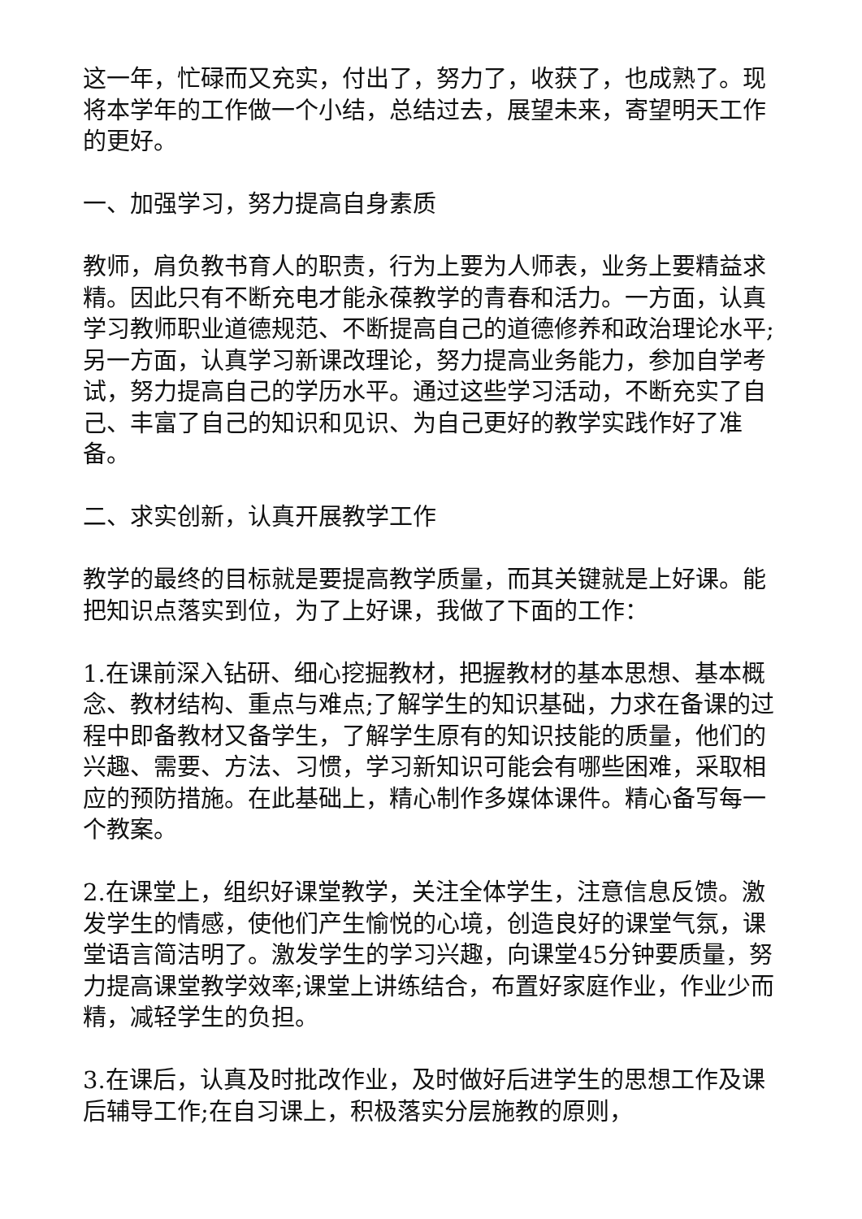这一年，忙碌而又充实，付出了，努力了，收获了，也成熟了。现将本学年的工作做一个小结，总结过去，展望未来，寄望明天工作的更好。
一、加强学习，努力提高自身素质
教师，肩负教书育人的职责，行为上要为人师表，业务上要精益求精。因此只有不断充电才能永葆教学的青春和活力。一方面，认真学习教师职业道德规范、不断提高自己的道德修养和政治理论水平;另一方面，认真学习新课改理论，努力提高业务能力，参加自学考试，努力提高自己的学历水平。通过这些学习活动，不断充实了自己、丰富了自己的知识和见识、为自己更好的教学实践作好了准备。
二、求实创新，认真开展教学工作
教学的最终的目标就是要提高教学质量，而其关键就是上好课。能把知识点落实到位，为了上好课，我做了下面的工作：
1.在课前深入钻研、细心挖掘教材，把握教材的基本思想、基本概念、教材结构、重点与难点;了解学生的知识基础，力求在备课的过程中即备教材又备学生，了解学生原有的知识技能的质量，他们的兴趣、需要、方法、习惯，学习新知识可能会有哪些困难，采取相应的预防措施。在此基础上，精心制作多媒体课件。精心备写每一个教案。
2.在课堂上，组织好课堂教学，关注全体学生，注意信息反馈。激发学生的情感，使他们产生愉悦的心境，创造良好的课堂气氛，课堂语言简洁明了。激发学生的学习兴趣，向课堂45分钟要质量，努力提高课堂教学效率;课堂上讲练结合，布置好家庭作业，作业少而精，减轻学生的负担。
3.在课后，认真及时批改作业，及时做好后进学生的思想工作及课后辅导工作;在自习课上，积极落实分层施教的原则，